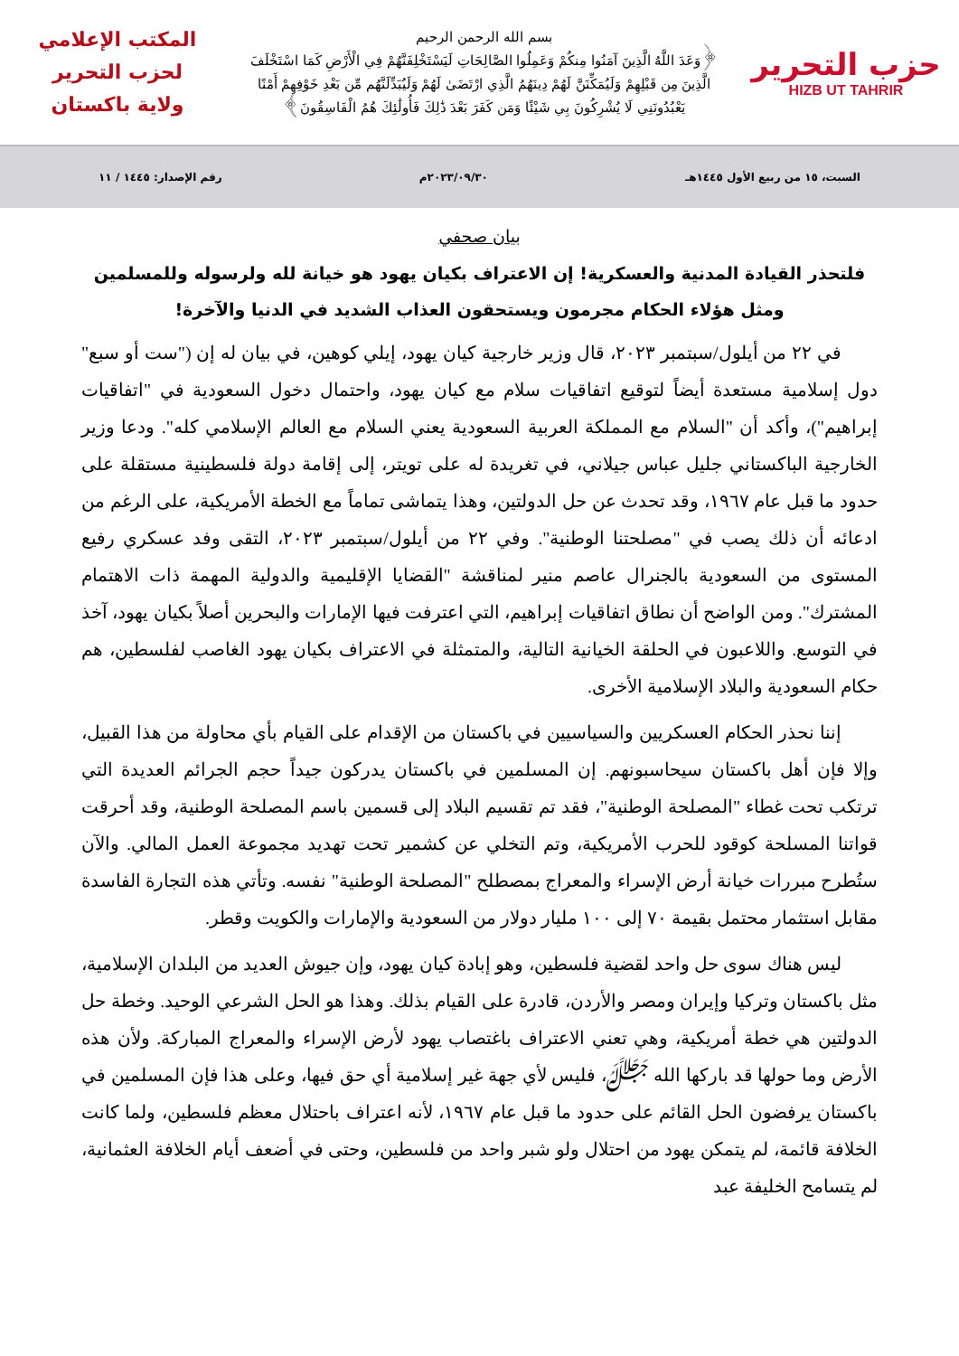حزب التحرير
HIZB UT TAHRIR
بسم الله الرحمن الرحيم
﴿وَعَدَ اللَّهُ الَّذِينَ آمَنُوا مِنكُمْ وَعَمِلُوا الصَّالِحَاتِ لَيَسْتَخْلِفَنَّهُمْ فِي الْأَرْضِ كَمَا اسْتَخْلَفَ الَّذِينَ مِن قَبْلِهِمْ وَلَيُمَكِّنَنَّ لَهُمْ دِينَهُمُ الَّذِي ارْتَضَىٰ لَهُمْ وَلَيُبَدِّلَنَّهُم مِّن بَعْدِ خَوْفِهِمْ أَمْنًا يَعْبُدُونَنِي لَا يُشْرِكُونَ بِي شَيْئًا وَمَن كَفَرَ بَعْدَ ذَٰلِكَ فَأُولَٰئِكَ هُمُ الْفَاسِقُونَ﴾
المكتب الإعلامي
لحزب التحرير
ولاية باكستان
السبت، ١٥ من ربيع الأول ١٤٤٥هـ ٢٠٢٣/٠٩/٣٠م رقم الإصدار: ١٤٤٥ / ١١
بيان صحفي
فلتحذر القيادة المدنية والعسكرية! إن الاعتراف بكيان يهود هو خيانة لله ولرسوله وللمسلمين
ومثل هؤلاء الحكام مجرمون ويستحقون العذاب الشديد في الدنيا والآخرة!
في ٢٢ من أيلول/سبتمبر ٢٠٢٣، قال وزير خارجية كيان يهود، إيلي كوهين، في بيان له إن ("ست أو سبع" دول إسلامية مستعدة أيضاً لتوقيع اتفاقيات سلام مع كيان يهود، واحتمال دخول السعودية في "اتفاقيات إبراهيم")، وأكد أن "السلام مع المملكة العربية السعودية يعني السلام مع العالم الإسلامي كله". ودعا وزير الخارجية الباكستاني جليل عباس جيلاني، في تغريدة له على تويتر، إلى إقامة دولة فلسطينية مستقلة على حدود ما قبل عام ١٩٦٧، وقد تحدث عن حل الدولتين، وهذا يتماشى تماماً مع الخطة الأمريكية، على الرغم من ادعائه أن ذلك يصب في "مصلحتنا الوطنية". وفي ٢٢ من أيلول/سبتمبر ٢٠٢٣، التقى وفد عسكري رفيع المستوى من السعودية بالجنرال عاصم منير لمناقشة "القضايا الإقليمية والدولية المهمة ذات الاهتمام المشترك". ومن الواضح أن نطاق اتفاقيات إبراهيم، التي اعترفت فيها الإمارات والبحرين أصلاً بكيان يهود، آخذ في التوسع. واللاعبون في الحلقة الخيانية التالية، والمتمثلة في الاعتراف بكيان يهود الغاصب لفلسطين، هم حكام السعودية والبلاد الإسلامية الأخرى.
إننا نحذر الحكام العسكريين والسياسيين في باكستان من الإقدام على القيام بأي محاولة من هذا القبيل، وإلا فإن أهل باكستان سيحاسبونهم. إن المسلمين في باكستان يدركون جيداً حجم الجرائم العديدة التي ترتكب تحت غطاء "المصلحة الوطنية"، فقد تم تقسيم البلاد إلى قسمين باسم المصلحة الوطنية، وقد أحرقت قواتنا المسلحة كوقود للحرب الأمريكية، وتم التخلي عن كشمير تحت تهديد مجموعة العمل المالي. والآن ستُطرح مبررات خيانة أرض الإسراء والمعراج بمصطلح "المصلحة الوطنية" نفسه. وتأتي هذه التجارة الفاسدة مقابل استثمار محتمل بقيمة ٧٠ إلى ١٠٠ مليار دولار من السعودية والإمارات والكويت وقطر.
ليس هناك سوى حل واحد لقضية فلسطين، وهو إبادة كيان يهود، وإن جيوش العديد من البلدان الإسلامية، مثل باكستان وتركيا وإيران ومصر والأردن، قادرة على القيام بذلك. وهذا هو الحل الشرعي الوحيد. وخطة حل الدولتين هي خطة أمريكية، وهي تعني الاعتراف باغتصاب يهود لأرض الإسراء والمعراج المباركة. ولأن هذه الأرض وما حولها قد باركها الله ﷻ، فليس لأي جهة غير إسلامية أي حق فيها، وعلى هذا فإن المسلمين في باكستان يرفضون الحل القائم على حدود ما قبل عام ١٩٦٧، لأنه اعتراف باحتلال معظم فلسطين، ولما كانت الخلافة قائمة، لم يتمكن يهود من احتلال ولو شبر واحد من فلسطين، وحتى في أضعف أيام الخلافة العثمانية، لم يتسامح الخليفة عبد